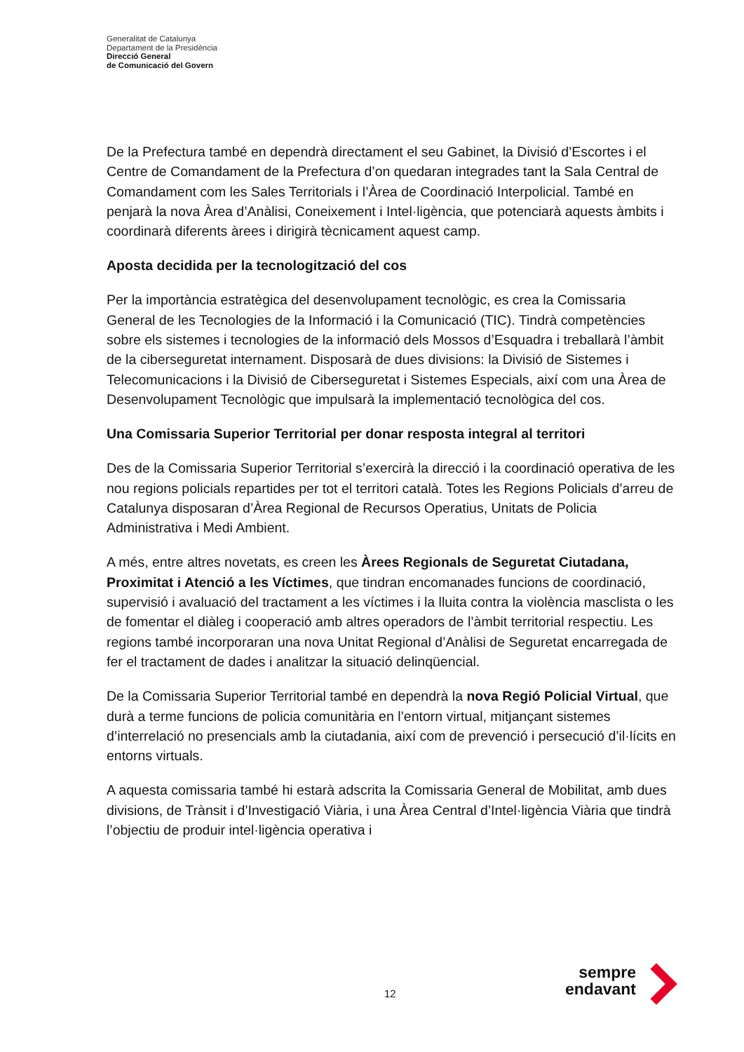Generalitat de Catalunya
Departament de la Presidència
Direcció General
de Comunicació del Govern
De la Prefectura també en dependrà directament el seu Gabinet, la Divisió d’Escortes i el Centre de Comandament de la Prefectura d’on quedaran integrades tant la Sala Central de Comandament com les Sales Territorials i l’Àrea de Coordinació Interpolicial. També en penjarà la nova Àrea d’Anàlisi, Coneixement i Intel·ligència, que potenciarà aquests àmbits i coordinarà diferents àrees i dirigirà tècnicament aquest camp.
Aposta decidida per la tecnologització del cos
Per la importància estratègica del desenvolupament tecnològic, es crea la Comissaria General de les Tecnologies de la Informació i la Comunicació (TIC). Tindrà competències sobre els sistemes i tecnologies de la informació dels Mossos d’Esquadra i treballarà l’àmbit de la ciberseguretat internament. Disposarà de dues divisions: la Divisió de Sistemes i Telecomunicacions i la Divisió de Ciberseguretat i Sistemes Especials, així com una Àrea de Desenvolupament Tecnològic que impulsarà la implementació tecnològica del cos.
Una Comissaria Superior Territorial per donar resposta integral al territori
Des de la Comissaria Superior Territorial s’exercirà la direcció i la coordinació operativa de les nou regions policials repartides per tot el territori català. Totes les Regions Policials d’arreu de Catalunya disposaran d’Àrea Regional de Recursos Operatius, Unitats de Policia Administrativa i Medi Ambient.
A més, entre altres novetats, es creen les Àrees Regionals de Seguretat Ciutadana, Proximitat i Atenció a les Víctimes, que tindran encomanades funcions de coordinació, supervisió i avaluació del tractament a les víctimes i la lluita contra la violència masclista o les de fomentar el diàleg i cooperació amb altres operadors de l’àmbit territorial respectiu. Les regions també incorporaran una nova Unitat Regional d’Anàlisi de Seguretat encarregada de fer el tractament de dades i analitzar la situació delinqüencial.
De la Comissaria Superior Territorial també en dependrà la nova Regió Policial Virtual, que durà a terme funcions de policia comunitària en l’entorn virtual, mitjançant sistemes d’interrelació no presencials amb la ciutadania, així com de prevenció i persecució d’il·lícits en entorns virtuals.
A aquesta comissaria també hi estarà adscrita la Comissaria General de Mobilitat, amb dues divisions, de Trànsit i d’Investigació Viària, i una Àrea Central d’Intel·ligència Viària que tindrà l’objectiu de produir intel·ligència operativa i
12
sempre
endavant